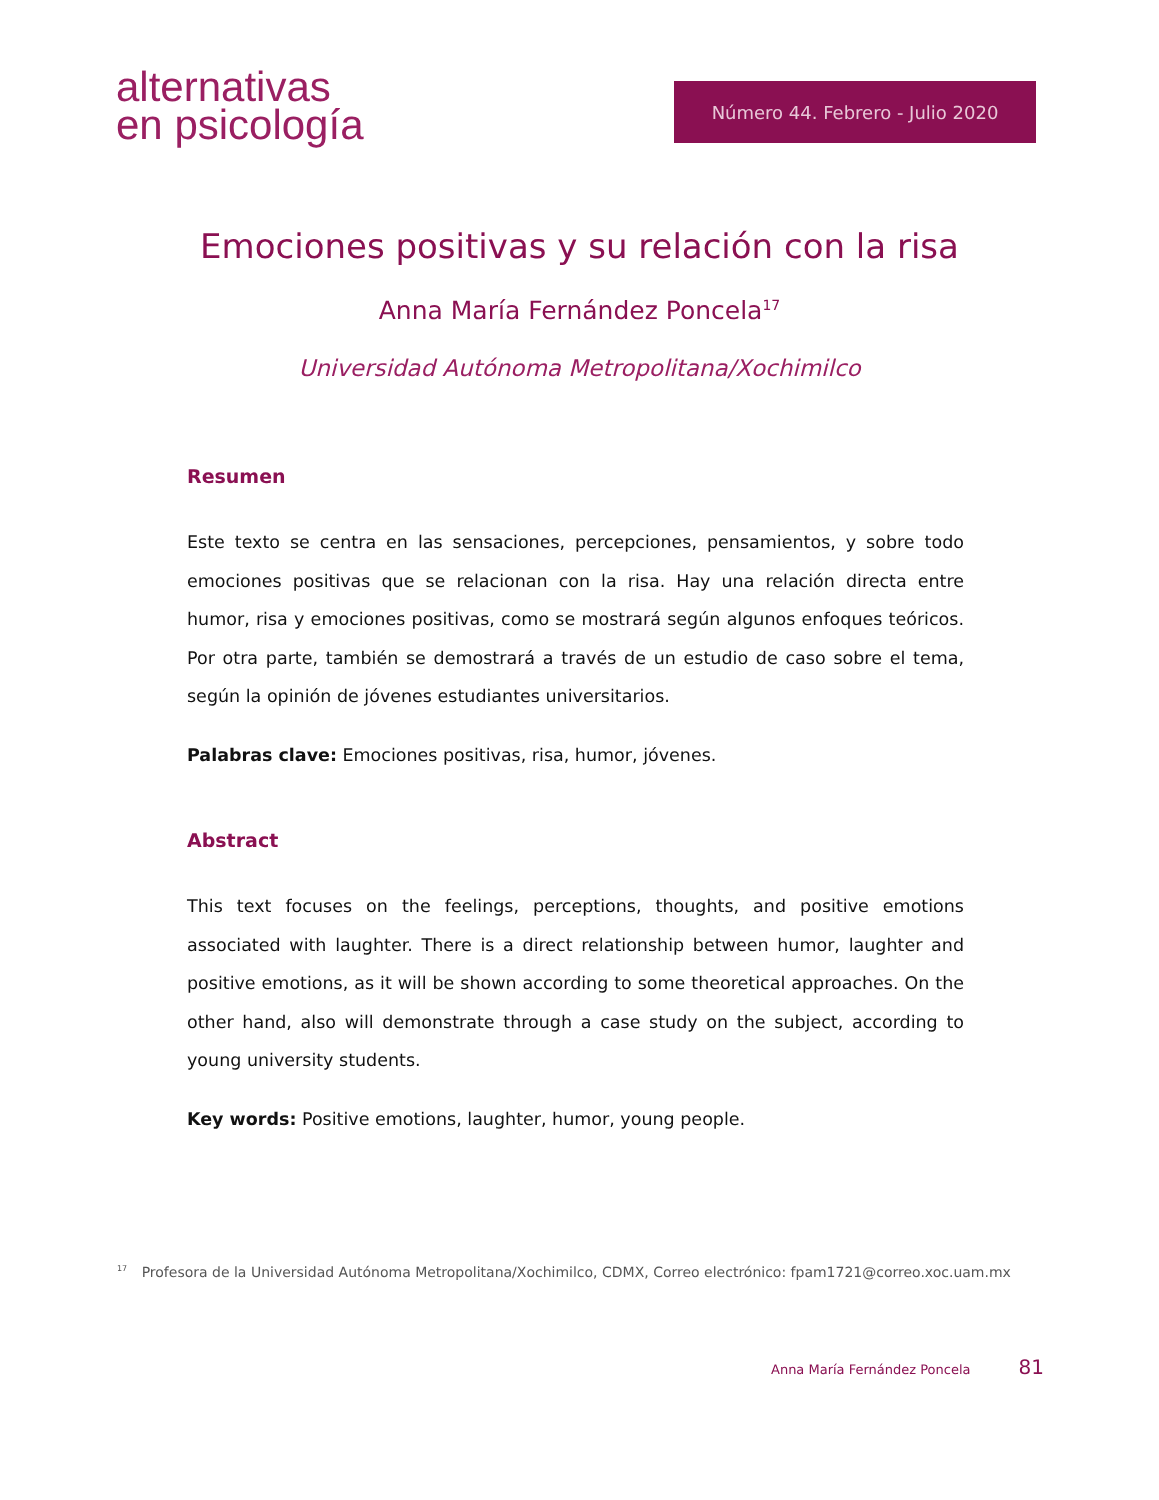alternativas
en psicología
Número 44. Febrero - Julio 2020
Emociones positivas y su relación con la risa
Anna María Fernández Poncela<sup>17</sup>
Universidad Autónoma Metropolitana/Xochimilco
Resumen
Este texto se centra en las sensaciones, percepciones, pensamientos, y sobre todo emociones positivas que se relacionan con la risa. Hay una relación directa entre humor, risa y emociones positivas, como se mostrará según algunos enfoques teóricos. Por otra parte, también se demostrará a través de un estudio de caso sobre el tema, según la opinión de jóvenes estudiantes universitarios.
Palabras clave: Emociones positivas, risa, humor, jóvenes.
Abstract
This text focuses on the feelings, perceptions, thoughts, and positive emotions associated with laughter. There is a direct relationship between humor, laughter and positive emotions, as it will be shown according to some theoretical approaches. On the other hand, also will demonstrate through a case study on the subject, according to young university students.
Key words: Positive emotions, laughter, humor, young people.
<sup>17</sup> Profesora de la Universidad Autónoma Metropolitana/Xochimilco, CDMX, Correo electrónico: fpam1721@correo.xoc.uam.mx
Anna María Fernández Poncela 81